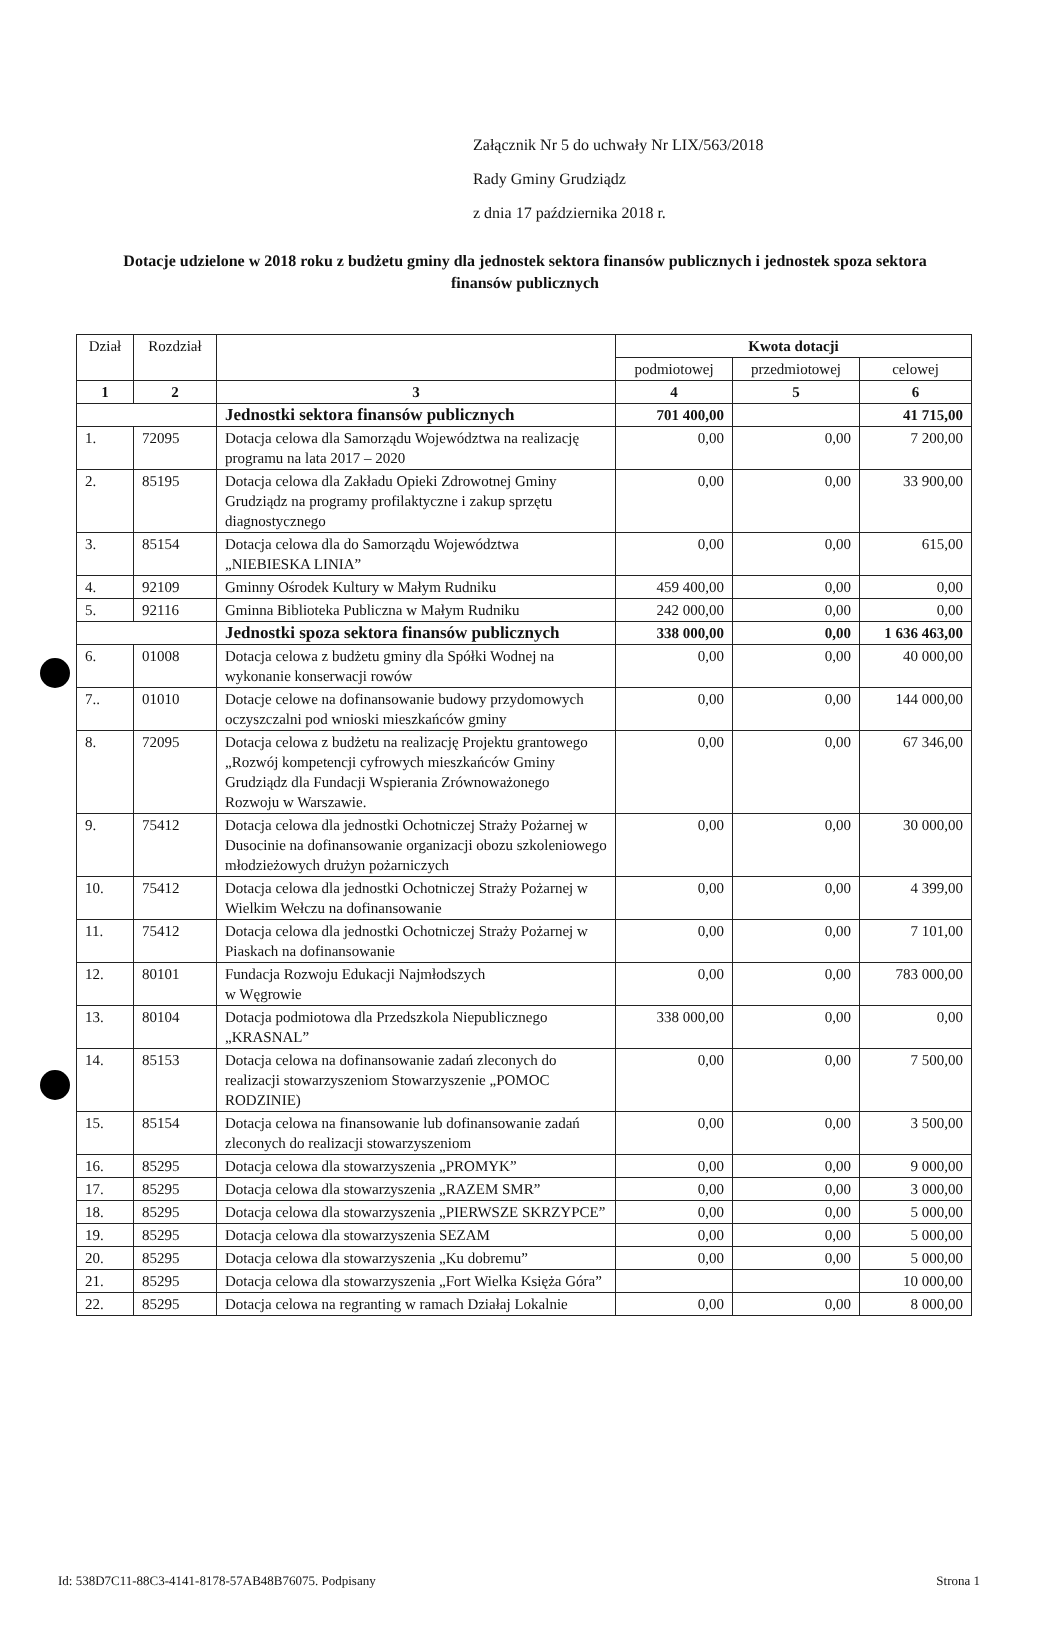Załącznik Nr 5 do uchwały Nr LIX/563/2018
Rady Gminy Grudziądz
z dnia 17 października 2018 r.
Dotacje udzielone w 2018 roku z budżetu gminy dla jednostek sektora finansów publicznych i jednostek spoza sektora finansów publicznych
| Dział | Rozdział | | Kwota dotacji | | |
| --- | --- | --- | --- | --- | --- |
| | | | podmiotowej | przedmiotowej | celowej |
| 1 | 2 | 3 | 4 | 5 | 6 |
| | | Jednostki sektora finansów publicznych | 701 400,00 | | 41 715,00 |
| 1. | 72095 | Dotacja celowa dla Samorządu Województwa na realizację programu na lata 2017 – 2020 | 0,00 | 0,00 | 7 200,00 |
| 2. | 85195 | Dotacja celowa dla Zakładu Opieki Zdrowotnej Gminy Grudziądz na programy profilaktyczne i zakup sprzętu diagnostycznego | 0,00 | 0,00 | 33 900,00 |
| 3. | 85154 | Dotacja celowa dla do Samorządu Województwa „NIEBIESKA LINIA” | 0,00 | 0,00 | 615,00 |
| 4. | 92109 | Gminny Ośrodek Kultury w Małym Rudniku | 459 400,00 | 0,00 | 0,00 |
| 5. | 92116 | Gminna Biblioteka Publiczna w Małym Rudniku | 242 000,00 | 0,00 | 0,00 |
| | | Jednostki spoza sektora finansów publicznych | 338 000,00 | 0,00 | 1 636 463,00 |
| 6. | 01008 | Dotacja celowa z budżetu gminy dla Spółki Wodnej na wykonanie konserwacji rowów | 0,00 | 0,00 | 40 000,00 |
| 7.. | 01010 | Dotacje celowe na dofinansowanie budowy przydomowych oczyszczalni pod wnioski mieszkańców gminy | 0,00 | 0,00 | 144 000,00 |
| 8. | 72095 | Dotacja celowa z budżetu na realizację Projektu grantowego „Rozwój kompetencji cyfrowych mieszkańców Gminy Grudziądz dla Fundacji Wspierania Zrównoważonego Rozwoju w Warszawie. | 0,00 | 0,00 | 67 346,00 |
| 9. | 75412 | Dotacja celowa dla jednostki Ochotniczej Straży Pożarnej w Dusocinie na dofinansowanie organizacji obozu szkoleniowego młodzieżowych drużyn pożarniczych | 0,00 | 0,00 | 30 000,00 |
| 10. | 75412 | Dotacja celowa dla jednostki Ochotniczej Straży Pożarnej w Wielkim Wełczu na dofinansowanie | 0,00 | 0,00 | 4 399,00 |
| 11. | 75412 | Dotacja celowa dla jednostki Ochotniczej Straży Pożarnej w Piaskach na dofinansowanie | 0,00 | 0,00 | 7 101,00 |
| 12. | 80101 | Fundacja Rozwoju Edukacji Najmłodszych w Węgrowie | 0,00 | 0,00 | 783 000,00 |
| 13. | 80104 | Dotacja podmiotowa dla Przedszkola Niepublicznego „KRASNAL” | 338 000,00 | 0,00 | 0,00 |
| 14. | 85153 | Dotacja celowa na dofinansowanie zadań zleconych do realizacji stowarzyszeniom Stowarzyszenie „POMOC RODZINIE) | 0,00 | 0,00 | 7 500,00 |
| 15. | 85154 | Dotacja celowa na finansowanie lub dofinansowanie zadań zleconych do realizacji stowarzyszeniom | 0,00 | 0,00 | 3 500,00 |
| 16. | 85295 | Dotacja celowa dla stowarzyszenia „PROMYK” | 0,00 | 0,00 | 9 000,00 |
| 17. | 85295 | Dotacja celowa dla stowarzyszenia „RAZEM SMR” | 0,00 | 0,00 | 3 000,00 |
| 18. | 85295 | Dotacja celowa dla stowarzyszenia „PIERWSZE SKRZYPCE” | 0,00 | 0,00 | 5 000,00 |
| 19. | 85295 | Dotacja celowa dla stowarzyszenia SEZAM | 0,00 | 0,00 | 5 000,00 |
| 20. | 85295 | Dotacja celowa dla stowarzyszenia „Ku dobremu” | 0,00 | 0,00 | 5 000,00 |
| 21. | 85295 | Dotacja celowa dla stowarzyszenia „Fort Wielka Księża Góra” | | | 10 000,00 |
| 22. | 85295 | Dotacja celowa na regranting w ramach Działaj Lokalnie | 0,00 | 0,00 | 8 000,00 |
Id: 538D7C11-88C3-4141-8178-57AB48B76075. Podpisany Strona 1